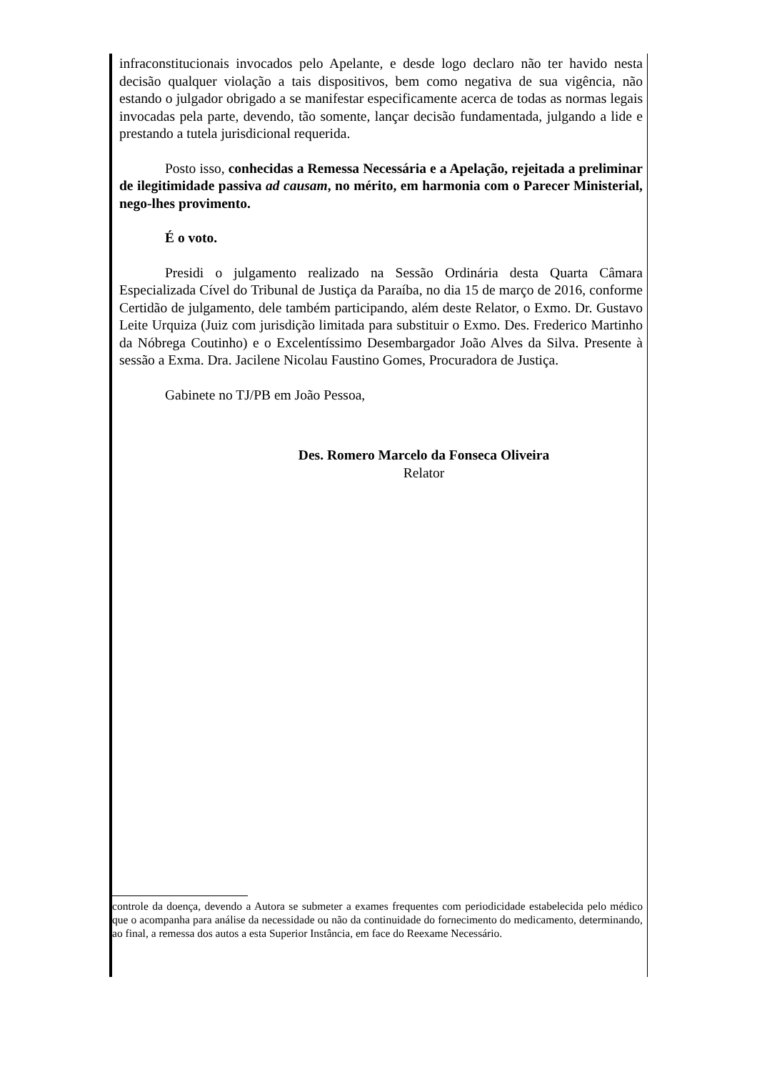infraconstitucionais invocados pelo Apelante, e desde logo declaro não ter havido nesta decisão qualquer violação a tais dispositivos, bem como negativa de sua vigência, não estando o julgador obrigado a se manifestar especificamente acerca de todas as normas legais invocadas pela parte, devendo, tão somente, lançar decisão fundamentada, julgando a lide e prestando a tutela jurisdicional requerida.
Posto isso, conhecidas a Remessa Necessária e a Apelação, rejeitada a preliminar de ilegitimidade passiva ad causam, no mérito, em harmonia com o Parecer Ministerial, nego-lhes provimento.
É o voto.
Presidi o julgamento realizado na Sessão Ordinária desta Quarta Câmara Especializada Cível do Tribunal de Justiça da Paraíba, no dia 15 de março de 2016, conforme Certidão de julgamento, dele também participando, além deste Relator, o Exmo. Dr. Gustavo Leite Urquiza (Juiz com jurisdição limitada para substituir o Exmo. Des. Frederico Martinho da Nóbrega Coutinho) e o Excelentíssimo Desembargador João Alves da Silva. Presente à sessão a Exma. Dra. Jacilene Nicolau Faustino Gomes, Procuradora de Justiça.
Gabinete no TJ/PB em João Pessoa,
Des. Romero Marcelo da Fonseca Oliveira
Relator
controle da doença, devendo a Autora se submeter a exames frequentes com periodicidade estabelecida pelo médico que o acompanha para análise da necessidade ou não da continuidade do fornecimento do medicamento, determinando, ao final, a remessa dos autos a esta Superior Instância, em face do Reexame Necessário.